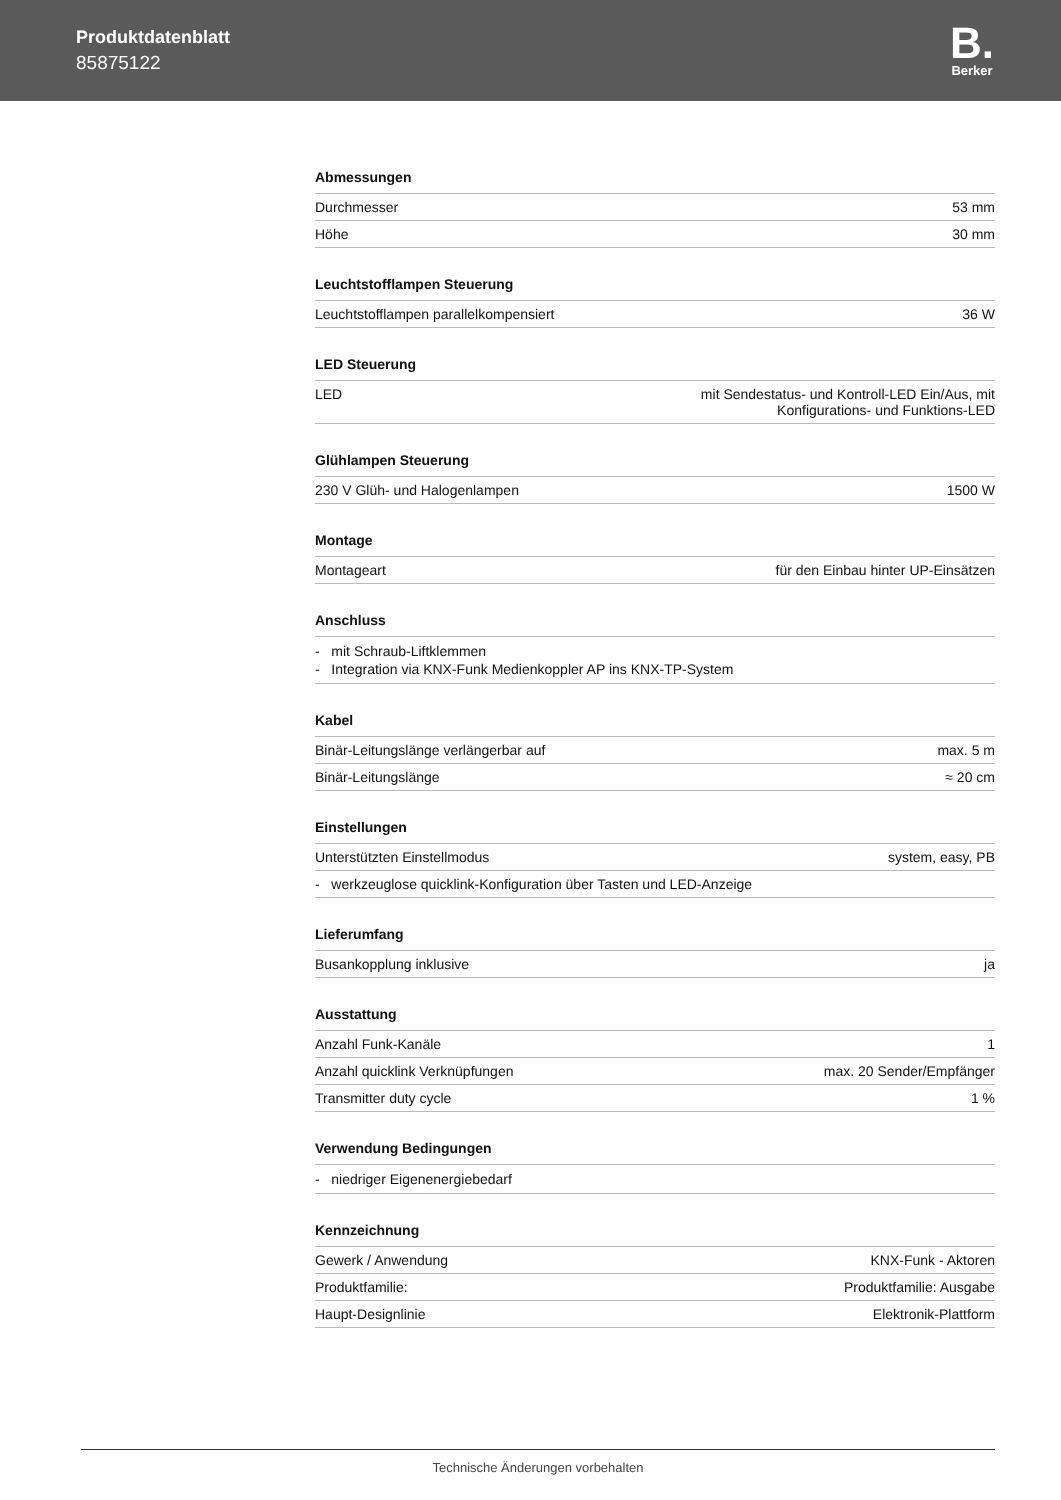Produktdatenblatt
85875122
B.
Berker
Abmessungen
| Durchmesser | 53 mm |
| Höhe | 30 mm |
Leuchtstofflampen Steuerung
| Leuchtstofflampen parallelkompensiert | 36 W |
LED Steuerung
| LED | mit Sendestatus- und Kontroll-LED Ein/Aus, mit Konfigurations- und Funktions-LED |
Glühlampen Steuerung
| 230 V Glüh- und Halogenlampen | 1500 W |
Montage
| Montageart | für den Einbau hinter UP-Einsätzen |
Anschluss
- mit Schraub-Liftklemmen
- Integration via KNX-Funk Medienkoppler AP ins KNX-TP-System
Kabel
| Binär-Leitungslänge verlängerbar auf | max. 5 m |
| Binär-Leitungslänge | ≈ 20 cm |
Einstellungen
| Unterstützten Einstellmodus | system, easy, PB |
| - werkzeuglose quicklink-Konfiguration über Tasten und LED-Anzeige | |
Lieferumfang
| Busankopplung inklusive | ja |
Ausstattung
| Anzahl Funk-Kanäle | 1 |
| Anzahl quicklink Verknüpfungen | max. 20 Sender/Empfänger |
| Transmitter duty cycle | 1 % |
Verwendung Bedingungen
- niedriger Eigenenergiebedarf
Kennzeichnung
| Gewerk / Anwendung | KNX-Funk - Aktoren |
| Produktfamilie: | Produktfamilie: Ausgabe |
| Haupt-Designlinie | Elektronik-Plattform |
Technische Änderungen vorbehalten